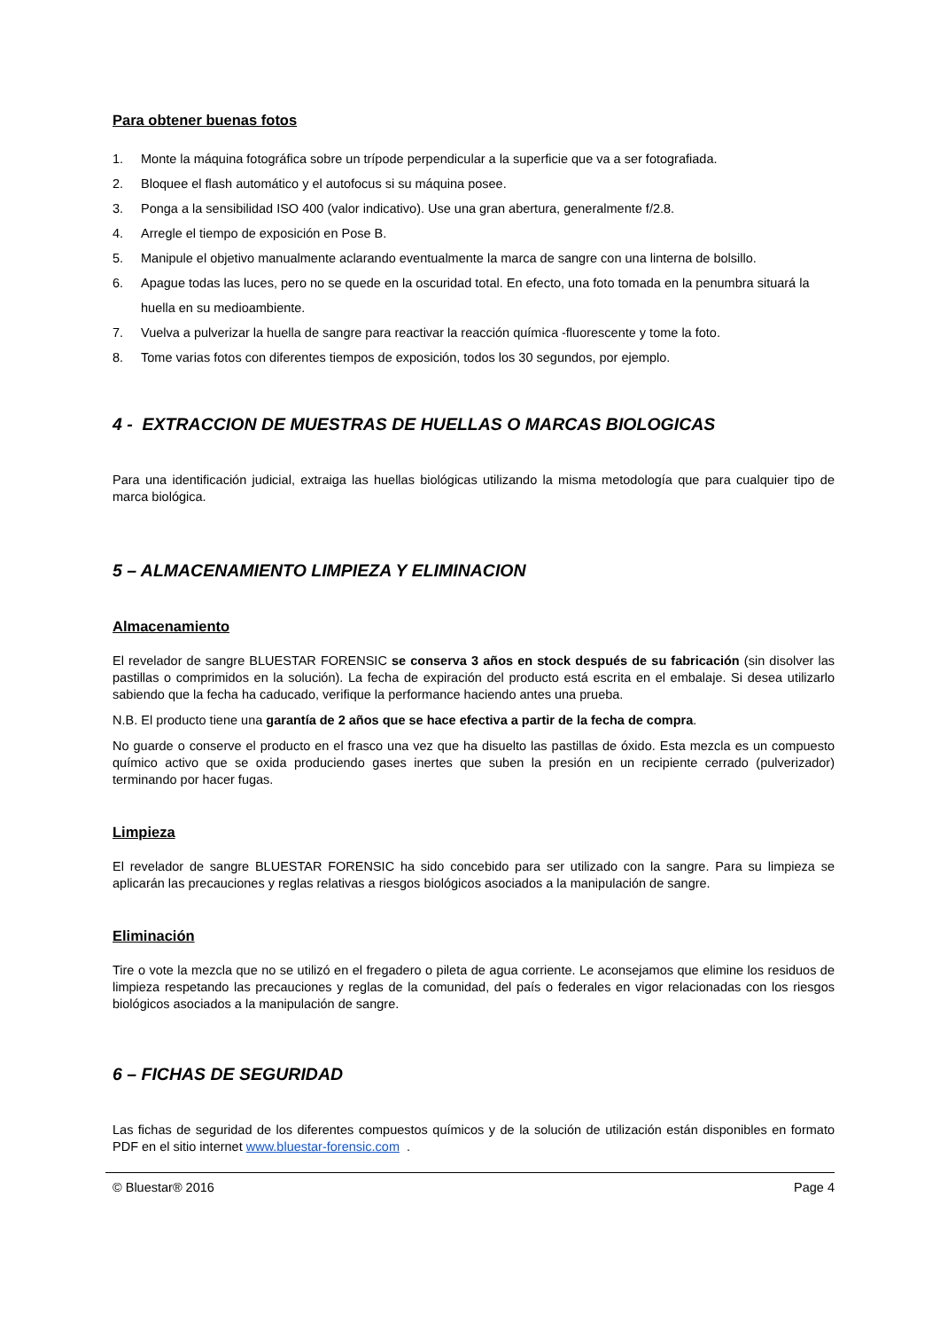Para obtener buenas fotos
1. Monte la máquina fotográfica sobre un trípode perpendicular a la superficie que va a ser fotografiada.
2. Bloquee el flash automático y el autofocus si su máquina posee.
3. Ponga a la sensibilidad ISO 400 (valor indicativo). Use una gran abertura, generalmente f/2.8.
4. Arregle el tiempo de exposición en Pose B.
5. Manipule el objetivo manualmente aclarando eventualmente la marca de sangre con una linterna de bolsillo.
6. Apague todas las luces, pero no se quede en la oscuridad total. En efecto, una foto tomada en la penumbra situará la huella en su medioambiente.
7. Vuelva a pulverizar la huella de sangre para reactivar la reacción química -fluorescente y tome la foto.
8. Tome varias fotos con diferentes tiempos de exposición, todos los 30 segundos, por ejemplo.
4 - EXTRACCION DE MUESTRAS DE HUELLAS O MARCAS BIOLOGICAS
Para una identificación judicial, extraiga las huellas biológicas utilizando la misma metodología que para cualquier tipo de marca biológica.
5 – ALMACENAMIENTO LIMPIEZA Y ELIMINACION
Almacenamiento
El revelador de sangre BLUESTAR FORENSIC se conserva 3 años en stock después de su fabricación (sin disolver las pastillas o comprimidos en la solución). La fecha de expiración del producto está escrita en el embalaje. Si desea utilizarlo sabiendo que la fecha ha caducado, verifique la performance haciendo antes una prueba.
N.B. El producto tiene una garantía de 2 años que se hace efectiva a partir de la fecha de compra.
No guarde o conserve el producto en el frasco una vez que ha disuelto las pastillas de óxido. Esta mezcla es un compuesto químico activo que se oxida produciendo gases inertes que suben la presión en un recipiente cerrado (pulverizador) terminando por hacer fugas.
Limpieza
El revelador de sangre BLUESTAR FORENSIC ha sido concebido para ser utilizado con la sangre. Para su limpieza se aplicarán las precauciones y reglas relativas a riesgos biológicos asociados a la manipulación de sangre.
Eliminación
Tire o vote la mezcla que no se utilizó en el fregadero o pileta de agua corriente. Le aconsejamos que elimine los residuos de limpieza respetando las precauciones y reglas de la comunidad, del país o federales en vigor relacionadas con los riesgos biológicos asociados a la manipulación de sangre.
6 – FICHAS DE SEGURIDAD
Las fichas de seguridad de los diferentes compuestos químicos y de la solución de utilización están disponibles en formato PDF en el sitio internet www.bluestar-forensic.com .
© Bluestar® 2016 Page 4